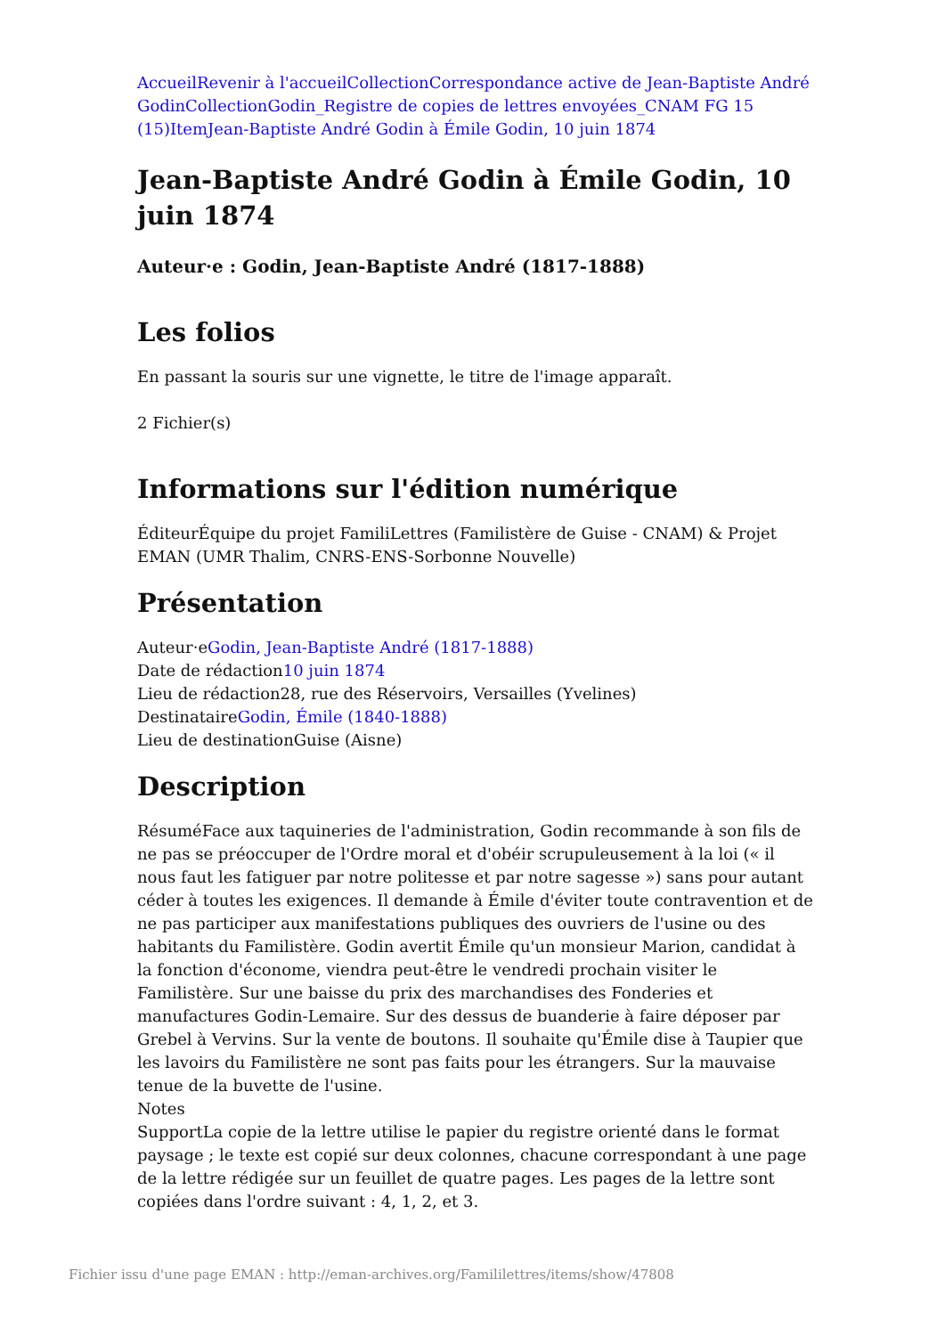Accueil Revenir à l'accueil Collection Correspondance active de Jean-Baptiste André Godin Collection Godin_Registre de copies de lettres envoyées_CNAM FG 15 (15) Item Jean-Baptiste André Godin à Émile Godin, 10 juin 1874
Jean-Baptiste André Godin à Émile Godin, 10 juin 1874
Auteur·e : Godin, Jean-Baptiste André (1817-1888)
Les folios
En passant la souris sur une vignette, le titre de l'image apparaît.
2 Fichier(s)
Informations sur l'édition numérique
ÉditeurÉquipe du projet FamiliLettres (Familistère de Guise - CNAM) & Projet EMAN (UMR Thalim, CNRS-ENS-Sorbonne Nouvelle)
Présentation
Auteur·eGodin, Jean-Baptiste André (1817-1888)
Date de rédaction10 juin 1874
Lieu de rédaction28, rue des Réservoirs, Versailles (Yvelines)
DestinataireGodin, Émile (1840-1888)
Lieu de destinationGuise (Aisne)
Description
RésuméFace aux taquineries de l'administration, Godin recommande à son fils de ne pas se préoccuper de l'Ordre moral et d'obéir scrupuleusement à la loi (« il nous faut les fatiguer par notre politesse et par notre sagesse ») sans pour autant céder à toutes les exigences. Il demande à Émile d'éviter toute contravention et de ne pas participer aux manifestations publiques des ouvriers de l'usine ou des habitants du Familistère. Godin avertit Émile qu'un monsieur Marion, candidat à la fonction d'économe, viendra peut-être le vendredi prochain visiter le Familistère. Sur une baisse du prix des marchandises des Fonderies et manufactures Godin-Lemaire. Sur des dessus de buanderie à faire déposer par Grebel à Vervins. Sur la vente de boutons. Il souhaite qu'Émile dise à Taupier que les lavoirs du Familistère ne sont pas faits pour les étrangers. Sur la mauvaise tenue de la buvette de l'usine.
Notes
SupportLa copie de la lettre utilise le papier du registre orienté dans le format paysage ; le texte est copié sur deux colonnes, chacune correspondant à une page de la lettre rédigée sur un feuillet de quatre pages. Les pages de la lettre sont copiées dans l'ordre suivant : 4, 1, 2, et 3.
Fichier issu d'une page EMAN : http://eman-archives.org/Famililettres/items/show/47808